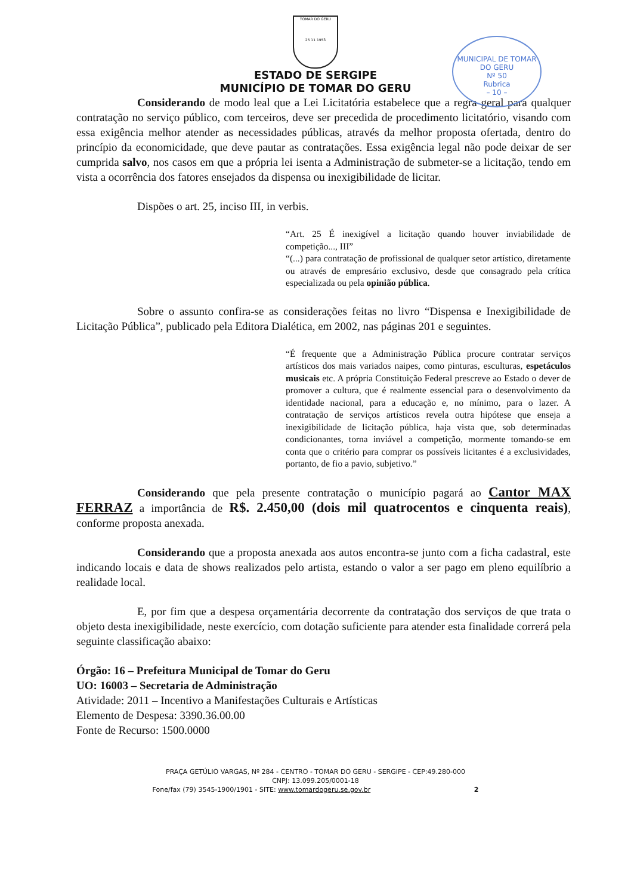TOMAR DO GERU
25 11 1953
ESTADO DE SERGIPE
MUNICÍPIO DE TOMAR DO GERU
MUNICIPAL DE TOMAR DO GERU
Nº 50
Rubrica
– 10 –
Considerando de modo leal que a Lei Licitatória estabelece que a regra geral para qualquer contratação no serviço público, com terceiros, deve ser precedida de procedimento licitatório, visando com essa exigência melhor atender as necessidades públicas, através da melhor proposta ofertada, dentro do princípio da economicidade, que deve pautar as contratações. Essa exigência legal não pode deixar de ser cumprida salvo, nos casos em que a própria lei isenta a Administração de submeter-se a licitação, tendo em vista a ocorrência dos fatores ensejados da dispensa ou inexigibilidade de licitar.
Dispões o art. 25, inciso III, in verbis.
“Art. 25 É inexigível a licitação quando houver inviabilidade de competição..., III”
“(...) para contratação de profissional de qualquer setor artístico, diretamente ou através de empresário exclusivo, desde que consagrado pela crítica especializada ou pela opinião pública.
Sobre o assunto confira-se as considerações feitas no livro “Dispensa e Inexigibilidade de Licitação Pública”, publicado pela Editora Dialética, em 2002, nas páginas 201 e seguintes.
“É frequente que a Administração Pública procure contratar serviços artísticos dos mais variados naipes, como pinturas, esculturas, espetáculos musicais etc. A própria Constituição Federal prescreve ao Estado o dever de promover a cultura, que é realmente essencial para o desenvolvimento da identidade nacional, para a educação e, no mínimo, para o lazer. A contratação de serviços artísticos revela outra hipótese que enseja a inexigibilidade de licitação pública, haja vista que, sob determinadas condicionantes, torna inviável a competição, mormente tomando-se em conta que o critério para comprar os possíveis licitantes é a exclusividades, portanto, de fio a pavio, subjetivo.”
Considerando que pela presente contratação o município pagará ao Cantor MAX FERRAZ a importância de R$. 2.450,00 (dois mil quatrocentos e cinquenta reais), conforme proposta anexada.
Considerando que a proposta anexada aos autos encontra-se junto com a ficha cadastral, este indicando locais e data de shows realizados pelo artista, estando o valor a ser pago em pleno equilíbrio a realidade local.
E, por fim que a despesa orçamentária decorrente da contratação dos serviços de que trata o objeto desta inexigibilidade, neste exercício, com dotação suficiente para atender esta finalidade correrá pela seguinte classificação abaixo:
Órgão: 16 – Prefeitura Municipal de Tomar do Geru
UO: 16003 – Secretaria de Administração
Atividade: 2011 – Incentivo a Manifestações Culturais e Artísticas
Elemento de Despesa: 3390.36.00.00
Fonte de Recurso: 1500.0000
PRAÇA GETÚLIO VARGAS, Nº 284 - CENTRO - TOMAR DO GERU - SERGIPE - CEP:49.280-000
CNPJ: 13.099.205/0001-18
Fone/fax (79) 3545-1900/1901 - SITE: www.tomardogeru.se.gov.br 2